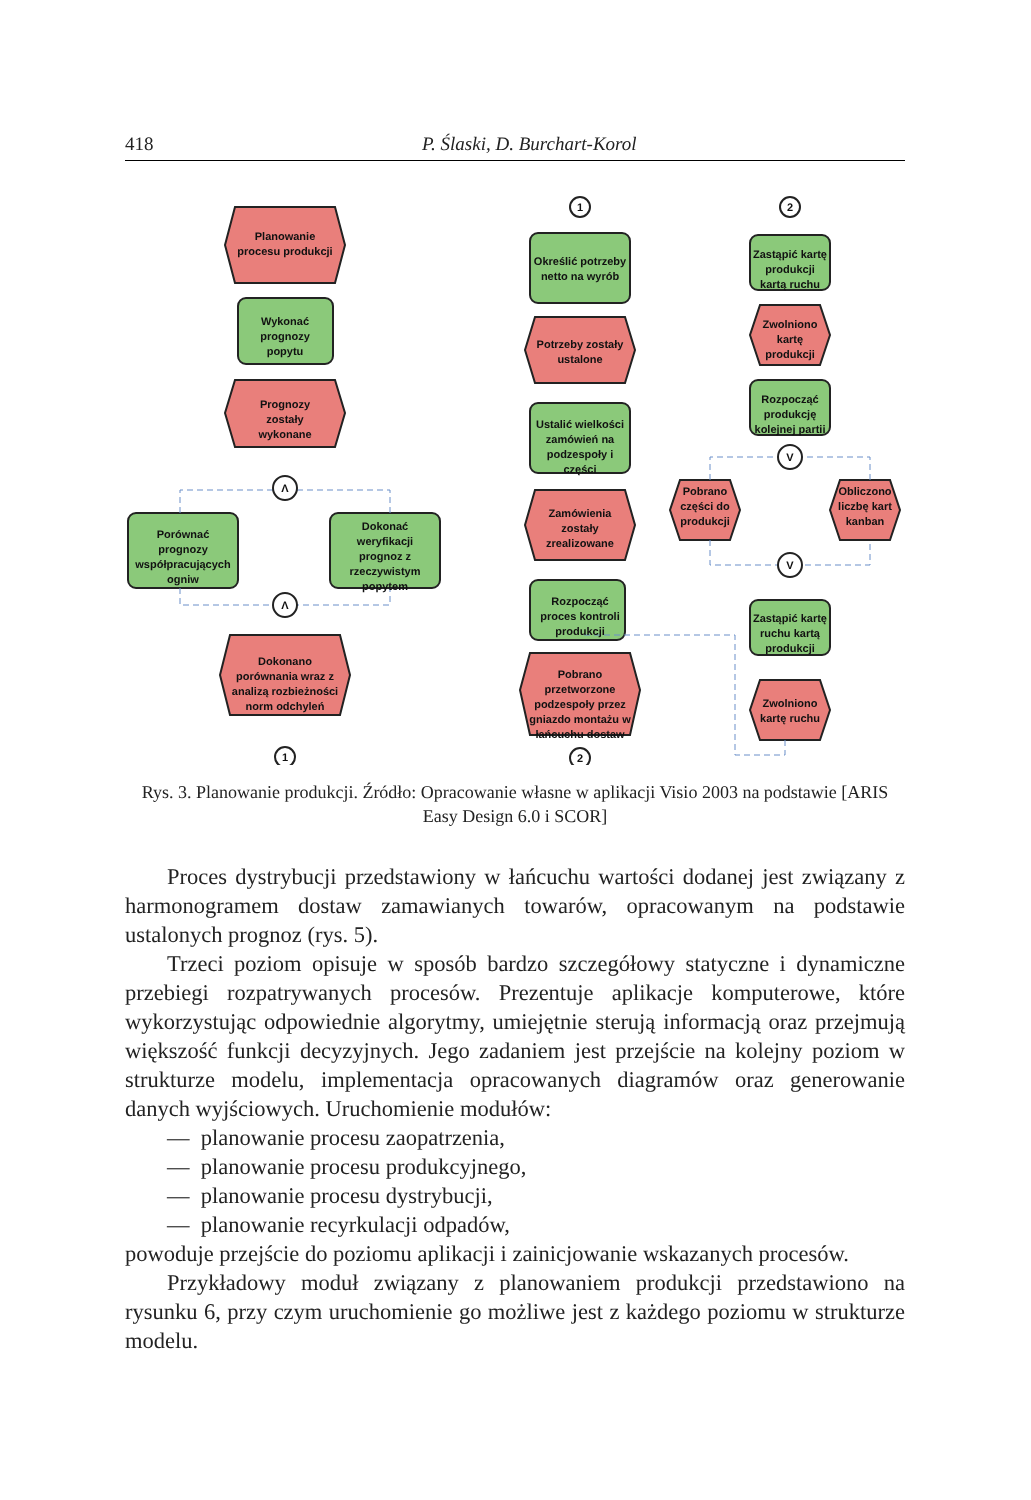418 P. Ślaski, D. Burchart-Korol
Planowanie
procesu produkcji
Wykonać
prognozy
popytu
Prognozy
zostały
wykonane
Porównać
prognozy
współpracujących
ogniw
Dokonać
weryfikacji
prognoz z
rzeczywistym
popytem
Λ
Λ
1
Dokonano
porównania wraz z
analizą rozbieżności
norm odchyleń
1
2
2
Określić potrzeby
netto na wyrób
Potrzeby zostały
ustalone
Ustalić wielkości
zamówień na
podzespoły i
części
Zamówienia
zostały
zrealizowane
Rozpocząć
proces kontroli
produkcji
Pobrano
przetworzone
podzespoły przez
gniazdo montażu w
łańcuchu dostaw
Zastąpić kartę
produkcji
kartą ruchu
Zwolniono
kartę
produkcji
Rozpocząć
produkcję
kolejnej partii
V
V
Pobrano
części do
produkcji
Obliczono
liczbę kart
kanban
Zastąpić kartę
ruchu kartą
produkcji
Zwolniono
kartę ruchu
Rys. 3. Planowanie produkcji. Źródło: Opracowanie własne w aplikacji Visio 2003 na podstawie [ARIS Easy Design 6.0 i SCOR]
Proces dystrybucji przedstawiony w łańcuchu wartości dodanej jest związany z harmonogramem dostaw zamawianych towarów, opracowanym na podstawie ustalonych prognoz (rys. 5).
Trzeci poziom opisuje w sposób bardzo szczegółowy statyczne i dynamiczne przebiegi rozpatrywanych procesów. Prezentuje aplikacje komputerowe, które wykorzystując odpowiednie algorytmy, umiejętnie sterują informacją oraz przejmują większość funkcji decyzyjnych. Jego zadaniem jest przejście na kolejny poziom w strukturze modelu, implementacja opracowanych diagramów oraz generowanie danych wyjściowych. Uruchomienie modułów:
— planowanie procesu zaopatrzenia,
— planowanie procesu produkcyjnego,
— planowanie procesu dystrybucji,
— planowanie recyrkulacji odpadów,
powoduje przejście do poziomu aplikacji i zainicjowanie wskazanych procesów.
Przykładowy moduł związany z planowaniem produkcji przedstawiono na rysunku 6, przy czym uruchomienie go możliwe jest z każdego poziomu w strukturze modelu.